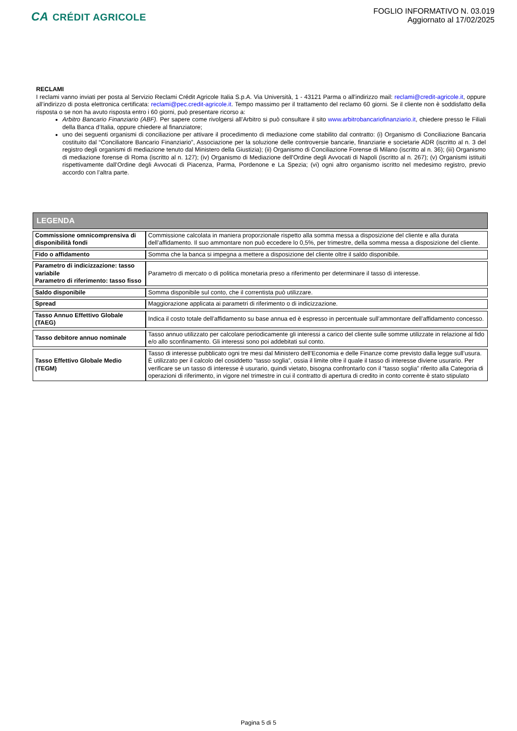CA CRÉDIT AGRICOLE
FOGLIO INFORMATIVO N. 03.019
Aggiornato al 17/02/2025
RECLAMI
I reclami vanno inviati per posta al Servizio Reclami Crédit Agricole Italia S.p.A. Via Università, 1 - 43121 Parma o all'indirizzo mail: reclami@credit-agricole.it, oppure all’indirizzo di posta elettronica certificata: reclami@pec.credit-agricole.it. Tempo massimo per il trattamento del reclamo 60 giorni. Se il cliente non è soddisfatto della risposta o se non ha avuto risposta entro i 60 giorni, può presentare ricorso a:
Arbitro Bancario Finanziario (ABF). Per sapere come rivolgersi all’Arbitro si può consultare il sito www.arbitrobancariofinanziario.it, chiedere presso le Filiali della Banca d’Italia, oppure chiedere al finanziatore;
uno dei seguenti organismi di conciliazione per attivare il procedimento di mediazione come stabilito dal contratto: (i) Organismo di Conciliazione Bancaria costituito dal “Conciliatore Bancario Finanziario”, Associazione per la soluzione delle controversie bancarie, finanziarie e societarie ADR (iscritto al n. 3 del registro degli organismi di mediazione tenuto dal Ministero della Giustizia); (ii) Organismo di Conciliazione Forense di Milano (iscritto al n. 36); (iii) Organismo di mediazione forense di Roma (iscritto al n. 127); (iv) Organismo di Mediazione dell'Ordine degli Avvocati di Napoli (iscritto al n. 267); (v) Organismi istituiti rispettivamente dall’Ordine degli Avvocati di Piacenza, Parma, Pordenone e La Spezia; (vi) ogni altro organismo iscritto nel medesimo registro, previo accordo con l’altra parte.
| LEGENDA | |
| --- | --- |
| Commissione omnicomprensiva di disponibilità fondi | Commissione calcolata in maniera proporzionale rispetto alla somma messa a disposizione del cliente e alla durata dell’affidamento. Il suo ammontare non può eccedere lo 0,5%, per trimestre, della somma messa a disposizione del cliente. |
| Fido o affidamento | Somma che la banca si impegna a mettere a disposizione del cliente oltre il saldo disponibile. |
| Parametro di indicizzazione: tasso variabile Parametro di riferimento: tasso fisso | Parametro di mercato o di politica monetaria preso a riferimento per determinare il tasso di interesse. |
| Saldo disponibile | Somma disponibile sul conto, che il correntista può utilizzare. |
| Spread | Maggiorazione applicata ai parametri di riferimento o di indicizzazione. |
| Tasso Annuo Effettivo Globale (TAEG) | Indica il costo totale dell’affidamento su base annua ed è espresso in percentuale sull’ammontare dell’affidamento concesso. |
| Tasso debitore annuo nominale | Tasso annuo utilizzato per calcolare periodicamente gli interessi a carico del cliente sulle somme utilizzate in relazione al fido e/o allo sconfinamento. Gli interessi sono poi addebitati sul conto. |
| Tasso Effettivo Globale Medio (TEGM) | Tasso di interesse pubblicato ogni tre mesi dal Ministero dell’Economia e delle Finanze come previsto dalla legge sull’usura. È utilizzato per il calcolo del cosiddetto “tasso soglia”, ossia il limite oltre il quale il tasso di interesse diviene usurario. Per verificare se un tasso di interesse è usurario, quindi vietato, bisogna confrontarlo con il “tasso soglia” riferito alla Categoria di operazioni di riferimento, in vigore nel trimestre in cui il contratto di apertura di credito in conto corrente è stato stipulato |
Pagina 5 di 5